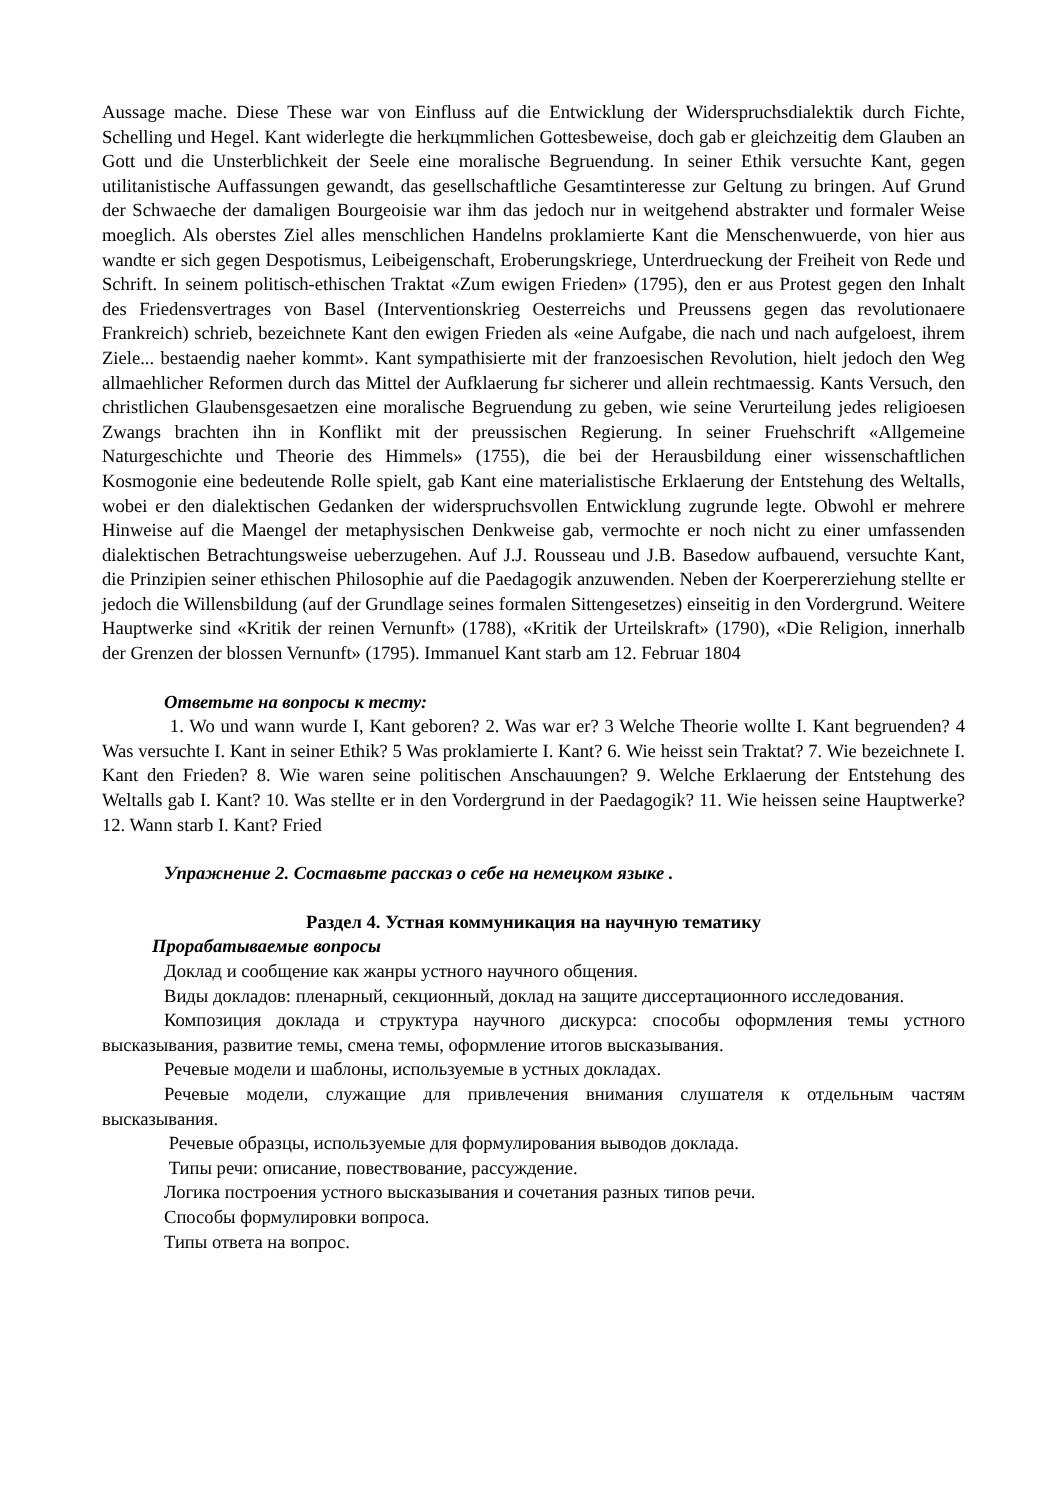Aussage mache. Diese These war von Einfluss auf die Entwicklung der Widerspruchsdialektik durch Fichte, Schelling und Hegel. Kant widerlegte die herkцmmlichen Gottesbeweise, doch gab er gleichzeitig dem Glauben an Gott und die Unsterblichkeit der Seele eine moralische Begruendung. In seiner Ethik versuchte Kant, gegen utilitanistische Auffassungen gewandt, das gesellschaftliche Gesamtinteresse zur Geltung zu bringen. Auf Grund der Schwaeche der damaligen Bourgeoisie war ihm das jedoch nur in weitgehend abstrakter und formaler Weise moeglich. Als oberstes Ziel alles menschlichen Handelns proklamierte Kant die Menschenwuerde, von hier aus wandte er sich gegen Despotismus, Leibeigenschaft, Eroberungskriege, Unterdrueckung der Freiheit von Rede und Schrift. In seinem politisch-ethischen Traktat «Zum ewigen Frieden» (1795), den er aus Protest gegen den Inhalt des Friedensvertrages von Basel (Interventionskrieg Oesterreichs und Preussens gegen das revolutionaere Frankreich) schrieb, bezeichnete Kant den ewigen Frieden als «eine Aufgabe, die nach und nach aufgeloest, ihrem Ziele... bestaendig naeher kommt». Kant sympathisierte mit der franzoesischen Revolution, hielt jedoch den Weg allmaehlicher Reformen durch das Mittel der Aufklaerung fьr sicherer und allein rechtmaessig. Kants Versuch, den christlichen Glaubensgesaetzen eine moralische Begruendung zu geben, wie seine Verurteilung jedes religioesen Zwangs brachten ihn in Konflikt mit der preussischen Regierung. In seiner Fruehschrift «Allgemeine Naturgeschichte und Theorie des Himmels» (1755), die bei der Herausbildung einer wissenschaftlichen Kosmogonie eine bedeutende Rolle spielt, gab Kant eine materialistische Erklaerung der Entstehung des Weltalls, wobei er den dialektischen Gedanken der widerspruchsvollen Entwicklung zugrunde legte. Obwohl er mehrere Hinweise auf die Maengel der metaphysischen Denkweise gab, vermochte er noch nicht zu einer umfassenden dialektischen Betrachtungsweise ueberzugehen. Auf J.J. Rousseau und J.B. Basedow aufbauend, versuchte Kant, die Prinzipien seiner ethischen Philosophie auf die Paedagogik anzuwenden. Neben der Koerpererziehung stellte er jedoch die Willensbildung (auf der Grundlage seines formalen Sittengesetzes) einseitig in den Vordergrund. Weitere Hauptwerke sind «Kritik der reinen Vernunft» (1788), «Kritik der Urteilskraft» (1790), «Die Religion, innerhalb der Grenzen der blossen Vernunft» (1795). Immanuel Kant starb am 12. Februar 1804
Ответьте на вопросы к тесту:
1. Wo und wann wurde I, Kant geboren? 2. Was war er? 3 Welche Theorie wollte I. Kant begruenden? 4 Was versuchte I. Kant in seiner Ethik? 5 Was proklamierte I. Kant? 6. Wie heisst sein Traktat? 7. Wie bezeichnete I. Kant den Frieden? 8. Wie waren seine politischen Anschauungen? 9. Welche Erklaerung der Entstehung des Weltalls gab I. Kant? 10. Was stellte er in den Vordergrund in der Paedagogik? 11. Wie heissen seine Hauptwerke? 12. Wann starb I. Kant? Fried
Упражнение 2. Составьте рассказ о себе на немецком языке .
Раздел 4. Устная коммуникация на научную тематику
Прорабатываемые вопросы
Доклад и сообщение как жанры устного научного общения.
Виды докладов: пленарный, секционный, доклад на защите диссертационного исследования.
Композиция доклада и структура научного дискурса: способы оформления темы устного высказывания, развитие темы, смена темы, оформление итогов высказывания.
Речевые модели и шаблоны, используемые в устных докладах.
Речевые модели, служащие для привлечения внимания слушателя к отдельным частям высказывания.
Речевые образцы, используемые для формулирования выводов доклада.
Типы речи: описание, повествование, рассуждение.
Логика построения устного высказывания и сочетания разных типов речи.
Способы формулировки вопроса.
Типы ответа на вопрос.